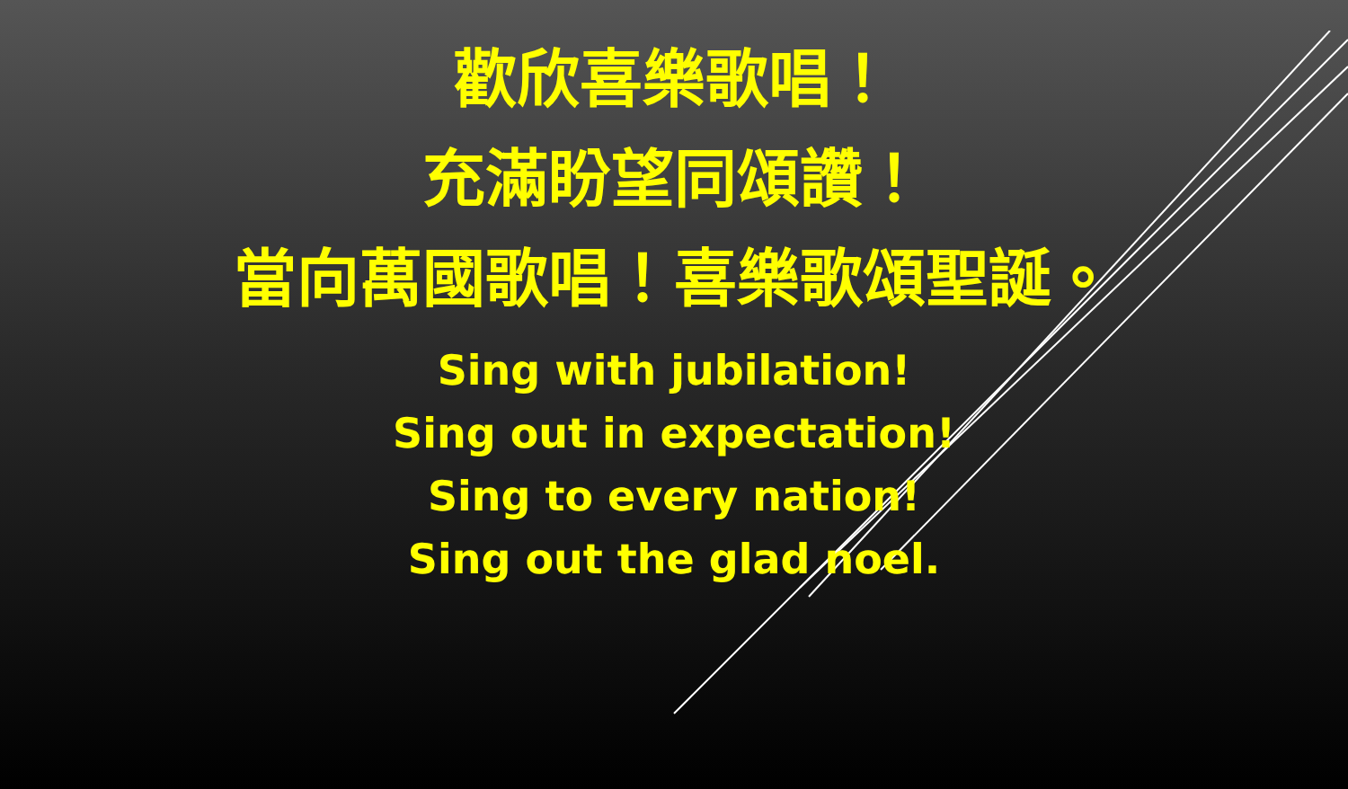歡欣喜樂歌唱！
充滿盼望同頌讚！
當向萬國歌唱！喜樂歌頌聖誕。
Sing with jubilation!
Sing out in expectation!
Sing to every nation!
Sing out the glad noel.